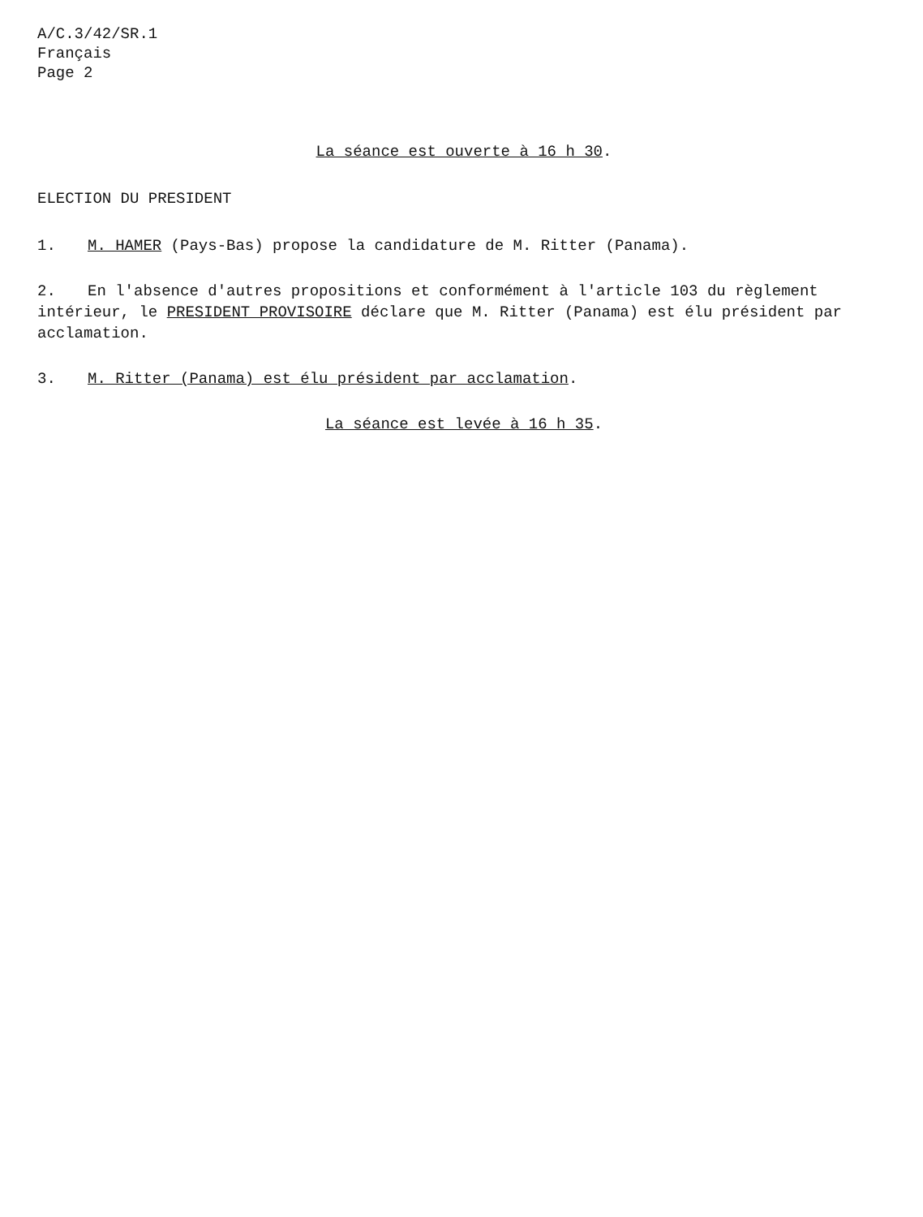A/C.3/42/SR.1
Français
Page 2
La séance est ouverte à 16 h 30.
ELECTION DU PRESIDENT
1. M. HAMER (Pays-Bas) propose la candidature de M. Ritter (Panama).
2. En l'absence d'autres propositions et conformément à l'article 103 du règlement intérieur, le PRESIDENT PROVISOIRE déclare que M. Ritter (Panama) est élu président par acclamation.
3. M. Ritter (Panama) est élu président par acclamation.
La séance est levée à 16 h 35.